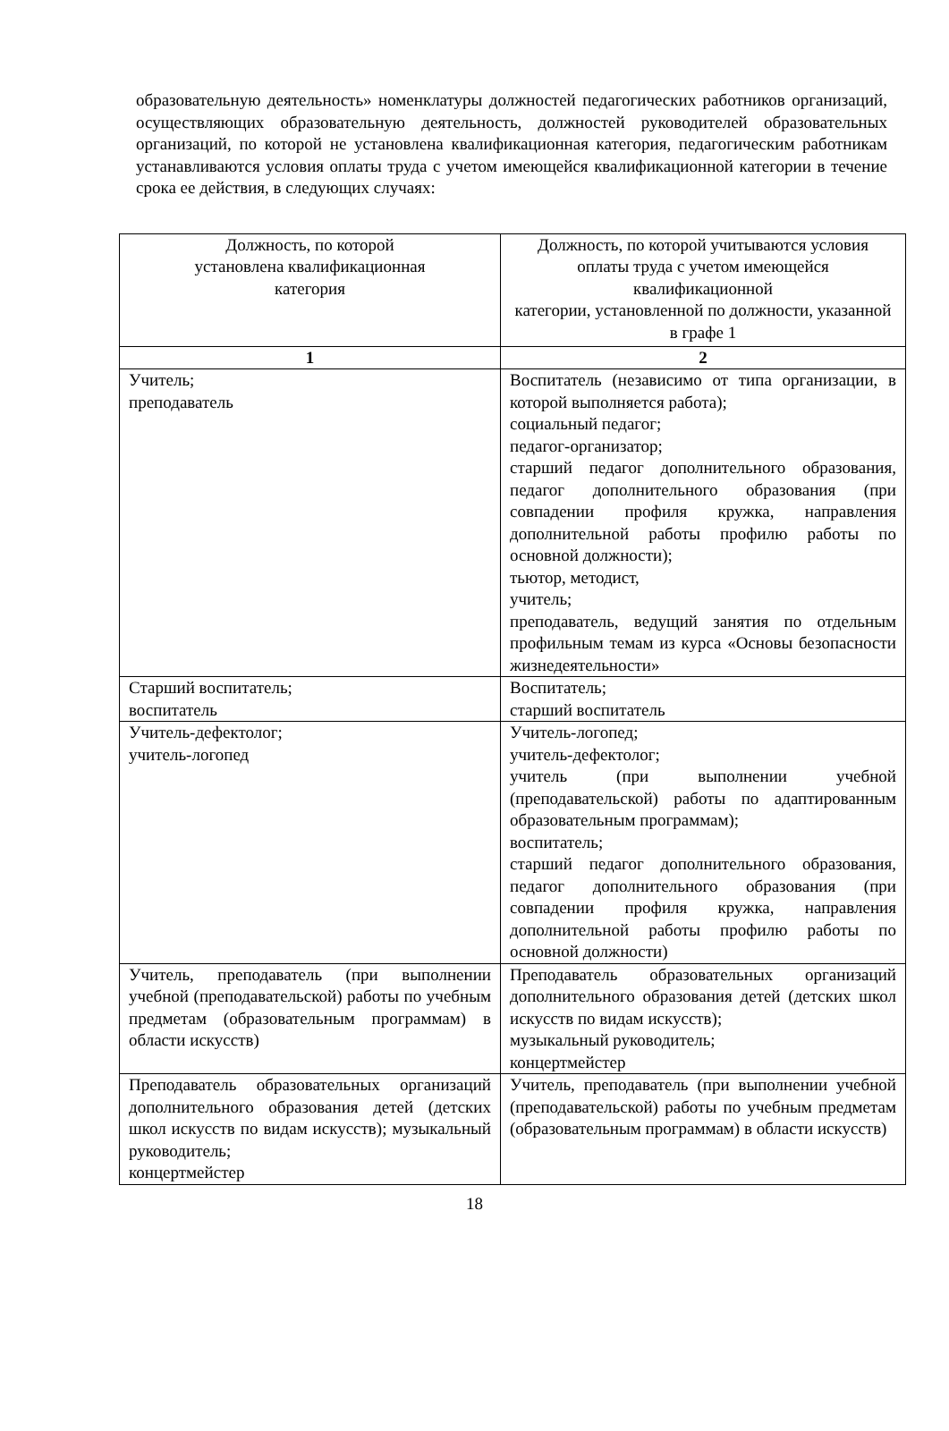образовательную деятельность» номенклатуры должностей педагогических работников организаций, осуществляющих образовательную деятельность, должностей руководителей образовательных организаций, по которой не установлена квалификационная категория, педагогическим работникам устанавливаются условия оплаты труда с учетом имеющейся квалификационной категории в течение срока ее действия, в следующих случаях:
| Должность, по которой установлена квалификационная категория | Должность, по которой учитываются условия оплаты труда с учетом имеющейся квалификационной категории, установленной по должности, указанной в графе 1 |
| --- | --- |
| 1 | 2 |
| Учитель; преподаватель | Воспитатель (независимо от типа организации, в которой выполняется работа); социальный педагог; педагог-организатор; старший педагог дополнительного образования, педагог дополнительного образования (при совпадении профиля кружка, направления дополнительной работы профилю работы по основной должности); тьютор, методист, учитель; преподаватель, ведущий занятия по отдельным профильным темам из курса «Основы безопасности жизнедеятельности» |
| Старший воспитатель; воспитатель | Воспитатель; старший воспитатель |
| Учитель-дефектолог; учитель-логопед | Учитель-логопед; учитель-дефектолог; учитель (при выполнении учебной (преподавательской) работы по адаптированным образовательным программам); воспитатель; старший педагог дополнительного образования, педагог дополнительного образования (при совпадении профиля кружка, направления дополнительной работы профилю работы по основной должности) |
| Учитель, преподаватель (при выполнении учебной (преподавательской) работы по учебным предметам (образовательным программам) в области искусств) | Преподаватель образовательных организаций дополнительного образования детей (детских школ искусств по видам искусств); музыкальный руководитель; концертмейстер |
| Преподаватель образовательных организаций дополнительного образования детей (детских школ искусств по видам искусств); музыкальный руководитель; концертмейстер | Учитель, преподаватель (при выполнении учебной (преподавательской) работы по учебным предметам (образовательным программам) в области искусств) |
18